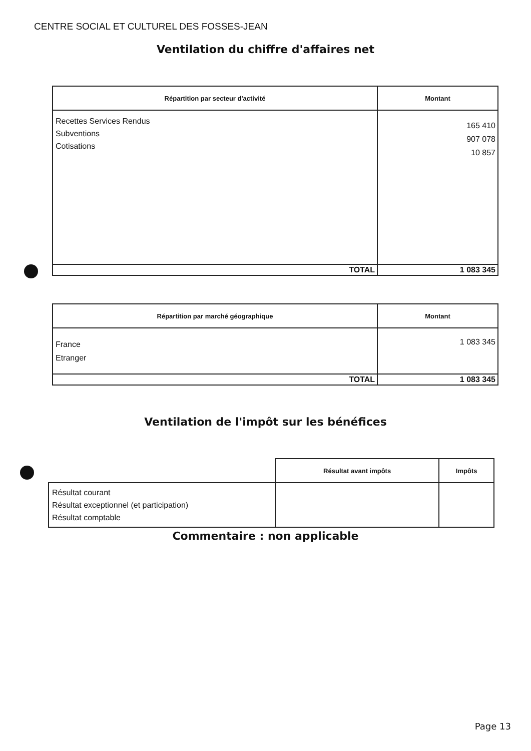CENTRE SOCIAL ET CULTUREL DES FOSSES-JEAN
Ventilation du chiffre d'affaires net
| Répartition par secteur d'activité | Montant |
| --- | --- |
| Recettes Services Rendus Subventions Cotisations | 165 410 907 078 10 857 |
| TOTAL | 1 083 345 |
| Répartition par marché géographique | Montant |
| --- | --- |
| France Etranger | 1 083 345 |
| TOTAL | 1 083 345 |
Ventilation de l'impôt sur les bénéfices
| | Résultat avant impôts | Impôts |
| --- | --- | --- |
| Résultat courant Résultat exceptionnel (et participation) Résultat comptable | | |
Commentaire : non applicable
Page 13